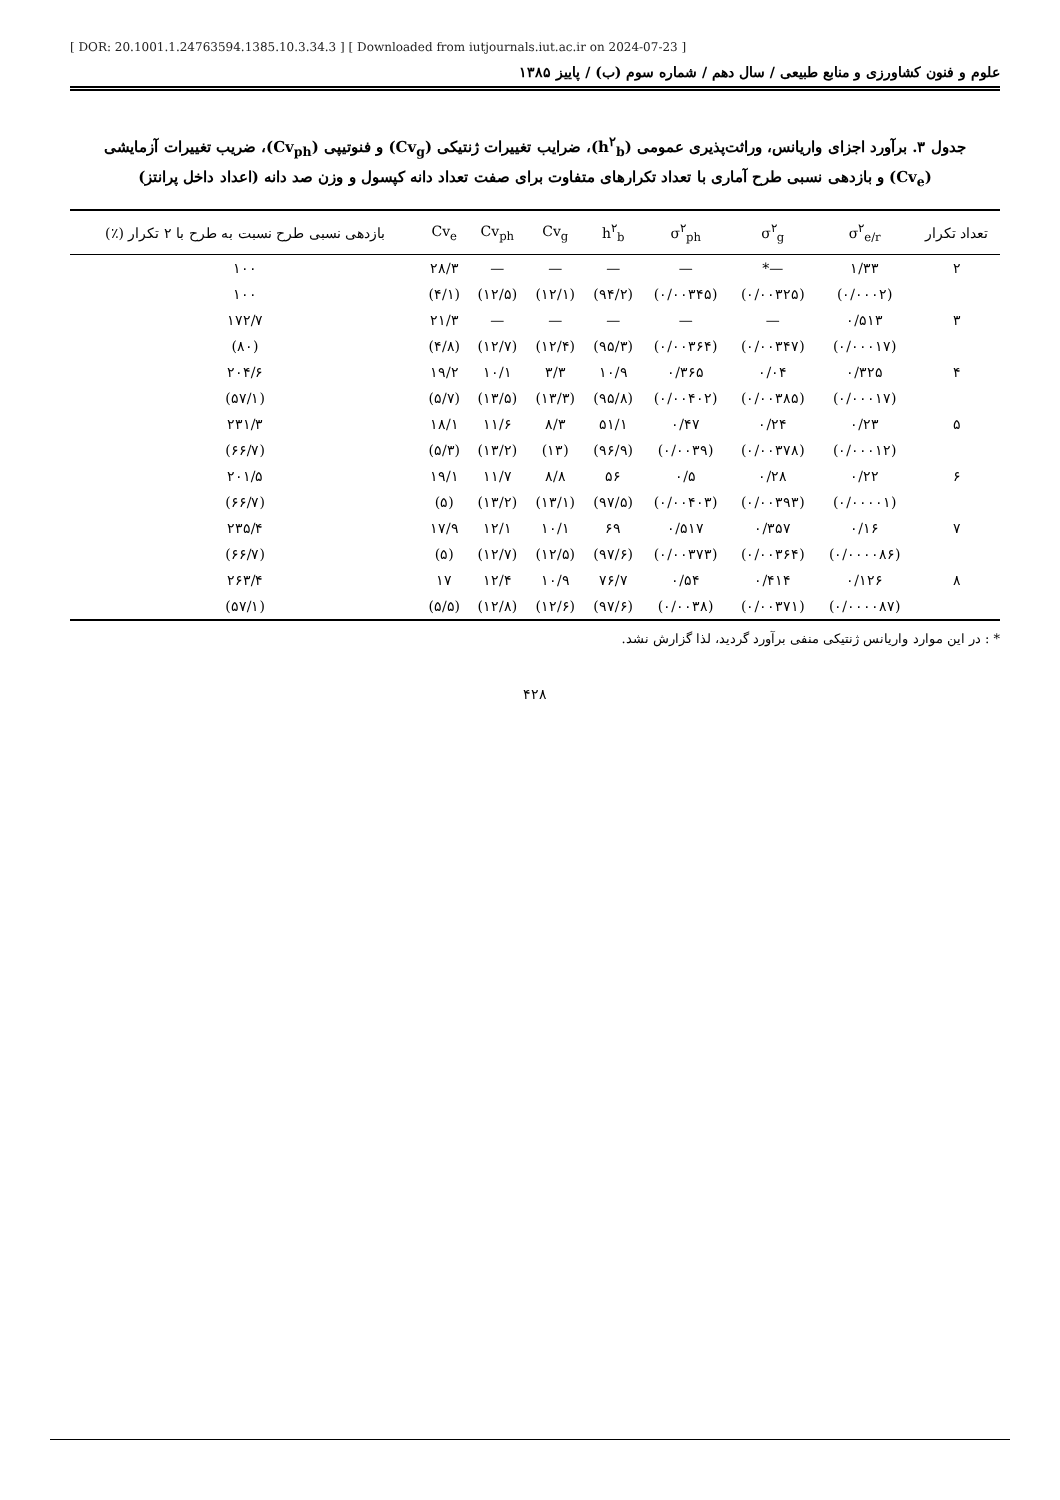[ DOR: 20.1001.1.24763594.1385.10.3.34.3 ] [ Downloaded from iutjournals.iut.ac.ir on 2024-07-23 ]
علوم و فنون کشاورزی و منابع طبیعی / سال دهم / شماره سوم (ب) / پاییز ۱۳۸۵
جدول ۳. برآورد اجزای واریانس، وراثت‌پذیری عمومی (h<sup>۲</sup><sub>b</sub>)، ضرایب تغییرات ژنتیکی (Cv<sub>g</sub>) و فنوتیپی (Cv<sub>ph</sub>)، ضریب تغییرات آزمایشی (Cv<sub>e</sub>) و بازدهی نسبی طرح آماری با تعداد تکرارهای متفاوت برای صفت تعداد دانه کپسول و وزن صد دانه (اعداد داخل پرانتز)
| تعداد تکرار | σ<sup>۲</sup><sub>e/r</sub> | σ<sup>۲</sup><sub>g</sub> | σ<sup>۲</sup><sub>ph</sub> | h<sup>۲</sup><sub>b</sub> | Cv<sub>g</sub> | Cv<sub>ph</sub> | Cv<sub>e</sub> | بازدهی نسبی طرح نسبت به طرح با ۲ تکرار (٪) |
| --- | --- | --- | --- | --- | --- | --- | --- | --- |
| ۲ | ۱/۳۳ | —* | — | — | — | — | ۲۸/۳ | ۱۰۰ |
| | (۰/۰۰۰۲) | (۰/۰۰۳۲۵) | (۰/۰۰۳۴۵) | (۹۴/۲) | (۱۲/۱) | (۱۲/۵) | (۴/۱) | ۱۰۰ |
| ۳ | ۰/۵۱۳ | — | — | — | — | — | ۲۱/۳ | ۱۷۲/۷ |
| | (۰/۰۰۰۱۷) | (۰/۰۰۳۴۷) | (۰/۰۰۳۶۴) | (۹۵/۳) | (۱۲/۴) | (۱۲/۷) | (۴/۸) | (۸۰) |
| ۴ | ۰/۳۲۵ | ۰/۰۴ | ۰/۳۶۵ | ۱۰/۹ | ۳/۳ | ۱۰/۱ | ۱۹/۲ | ۲۰۴/۶ |
| | (۰/۰۰۰۱۷) | (۰/۰۰۳۸۵) | (۰/۰۰۴۰۲) | (۹۵/۸) | (۱۳/۳) | (۱۳/۵) | (۵/۷) | (۵۷/۱) |
| ۵ | ۰/۲۳ | ۰/۲۴ | ۰/۴۷ | ۵۱/۱ | ۸/۳ | ۱۱/۶ | ۱۸/۱ | ۲۳۱/۳ |
| | (۰/۰۰۰۱۲) | (۰/۰۰۳۷۸) | (۰/۰۰۳۹) | (۹۶/۹) | (۱۳) | (۱۳/۲) | (۵/۳) | (۶۶/۷) |
| ۶ | ۰/۲۲ | ۰/۲۸ | ۰/۵ | ۵۶ | ۸/۸ | ۱۱/۷ | ۱۹/۱ | ۲۰۱/۵ |
| | (۰/۰۰۰۰۱) | (۰/۰۰۳۹۳) | (۰/۰۰۴۰۳) | (۹۷/۵) | (۱۳/۱) | (۱۳/۲) | (۵) | (۶۶/۷) |
| ۷ | ۰/۱۶ | ۰/۳۵۷ | ۰/۵۱۷ | ۶۹ | ۱۰/۱ | ۱۲/۱ | ۱۷/۹ | ۲۳۵/۴ |
| | (۰/۰۰۰۰۸۶) | (۰/۰۰۳۶۴) | (۰/۰۰۳۷۳) | (۹۷/۶) | (۱۲/۵) | (۱۲/۷) | (۵) | (۶۶/۷) |
| ۸ | ۰/۱۲۶ | ۰/۴۱۴ | ۰/۵۴ | ۷۶/۷ | ۱۰/۹ | ۱۲/۴ | ۱۷ | ۲۶۳/۴ |
| | (۰/۰۰۰۰۸۷) | (۰/۰۰۳۷۱) | (۰/۰۰۳۸) | (۹۷/۶) | (۱۲/۶) | (۱۲/۸) | (۵/۵) | (۵۷/۱) |
* : در این موارد واریانس ژنتیکی منفی برآورد گردید، لذا گزارش نشد.
۴۲۸